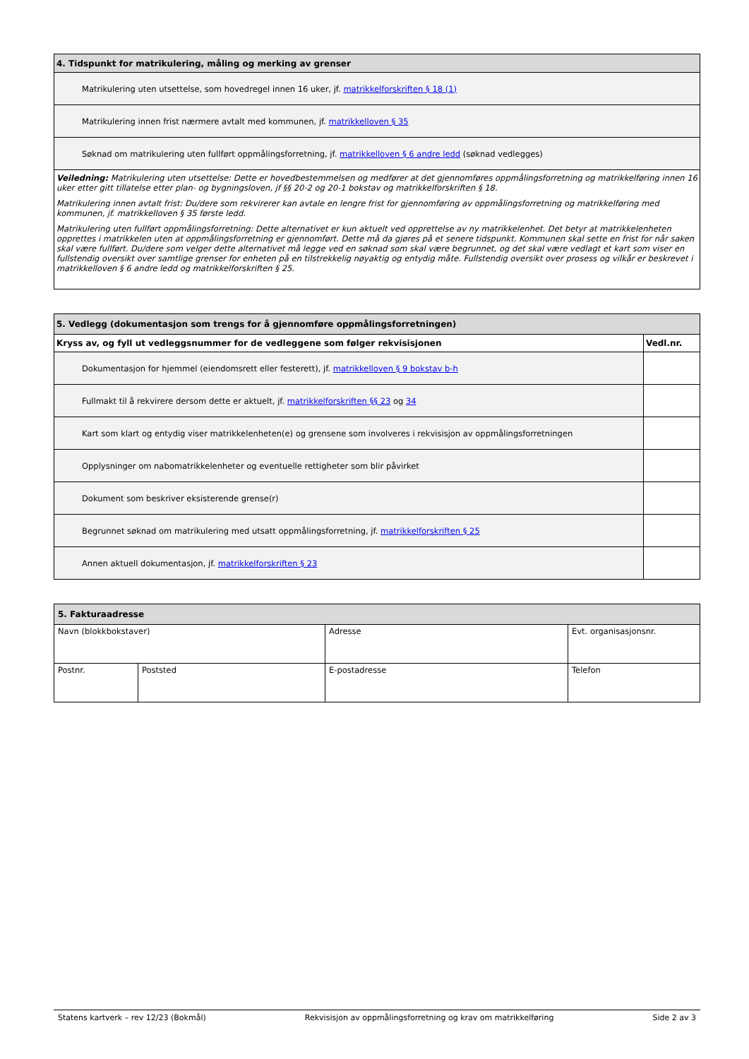| 4. Tidspunkt for matrikulering, måling og merking av grenser |
| --- |
| Matrikulering uten utsettelse, som hovedregel innen 16 uker, jf. matrikkelforskriften § 18 (1) |
| Matrikulering innen frist nærmere avtalt med kommunen, jf. matrikkelloven § 35 |
| Søknad om matrikulering uten fullført oppmålingsforretning, jf. matrikkelloven § 6 andre ledd (søknad vedlegges) |
| Veiledning: Matrikulering uten utsettelse: Dette er hovedbestemmelsen og medfører at det gjennomføres oppmålingsforretning og matrikkelføring innen 16 uker etter gitt tillatelse etter plan- og bygningsloven, jf §§ 20-2 og 20-1 bokstav og matrikkelforskriften § 18. Matrikulering innen avtalt frist: Du/dere som rekvirerer kan avtale en lengre frist for gjennomføring av oppmålingsforretning og matrikkelføring med kommunen, jf. matrikkelloven § 35 første ledd. Matrikulering uten fullført oppmålingsforretning: Dette alternativet er kun aktuelt ved opprettelse av ny matrikkelenhet. Det betyr at matrikkelenheten opprettes i matrikkelen uten at oppmålingsforretning er gjennomført. Dette må da gjøres på et senere tidspunkt. Kommunen skal sette en frist for når saken skal være fullført. Du/dere som velger dette alternativet må legge ved en søknad som skal være begrunnet, og det skal være vedlagt et kart som viser en fullstendig oversikt over samtlige grenser for enheten på en tilstrekkelig nøyaktig og entydig måte. Fullstendig oversikt over prosess og vilkår er beskrevet i matrikkelloven § 6 andre ledd og matrikkelforskriften § 25. |
| 5. Vedlegg (dokumentasjon som trengs for å gjennomføre oppmålingsforretningen) | |
| --- | --- |
| Kryss av, og fyll ut vedleggsnummer for de vedleggene som følger rekvisisjonen | Vedl.nr. |
| Dokumentasjon for hjemmel (eiendomsrett eller festerett), jf. matrikkelloven § 9 bokstav b-h | |
| Fullmakt til å rekvirere dersom dette er aktuelt, jf. matrikkelforskriften §§ 23 og 34 | |
| Kart som klart og entydig viser matrikkelenheten(e) og grensene som involveres i rekvisisjon av oppmålingsforretningen | |
| Opplysninger om nabomatrikkelenheter og eventuelle rettigheter som blir påvirket | |
| Dokument som beskriver eksisterende grense(r) | |
| Begrunnet søknad om matrikulering med utsatt oppmålingsforretning, jf. matrikkelforskriften § 25 | |
| Annen aktuell dokumentasjon, jf. matrikkelforskriften § 23 | |
| 5. Fakturaadresse | | | |
| --- | --- | --- | --- |
| Navn (blokkbokstaver) | | Adresse | Evt. organisasjonsnr. |
| Postnr. | Poststed | E-postadresse | Telefon |
Statens kartverk – rev 12/23 (Bokmål) Rekvisisjon av oppmålingsforretning og krav om matrikkelføring Side 2 av 3